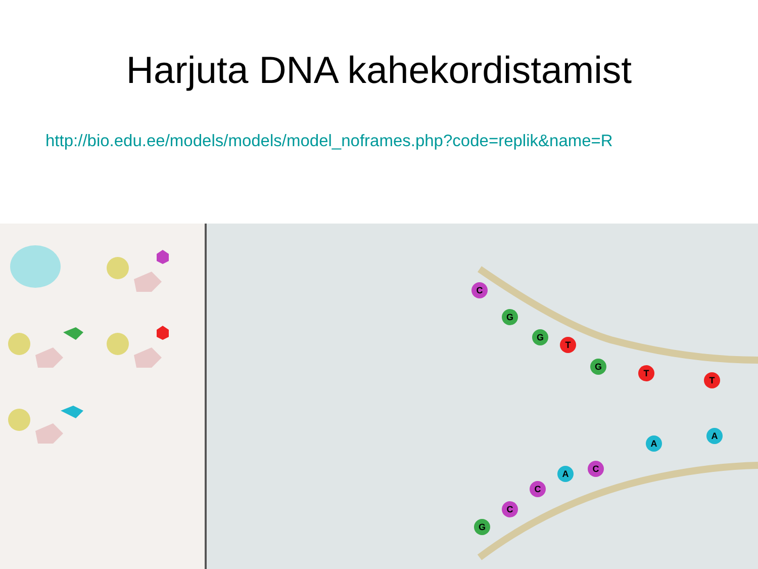Harjuta DNA kahekordistamist
http://bio.edu.ee/models/models/model_noframes.php?code=replik&name=R
C
G
G
T
G
T
T
G
C
C
A
C
A
A